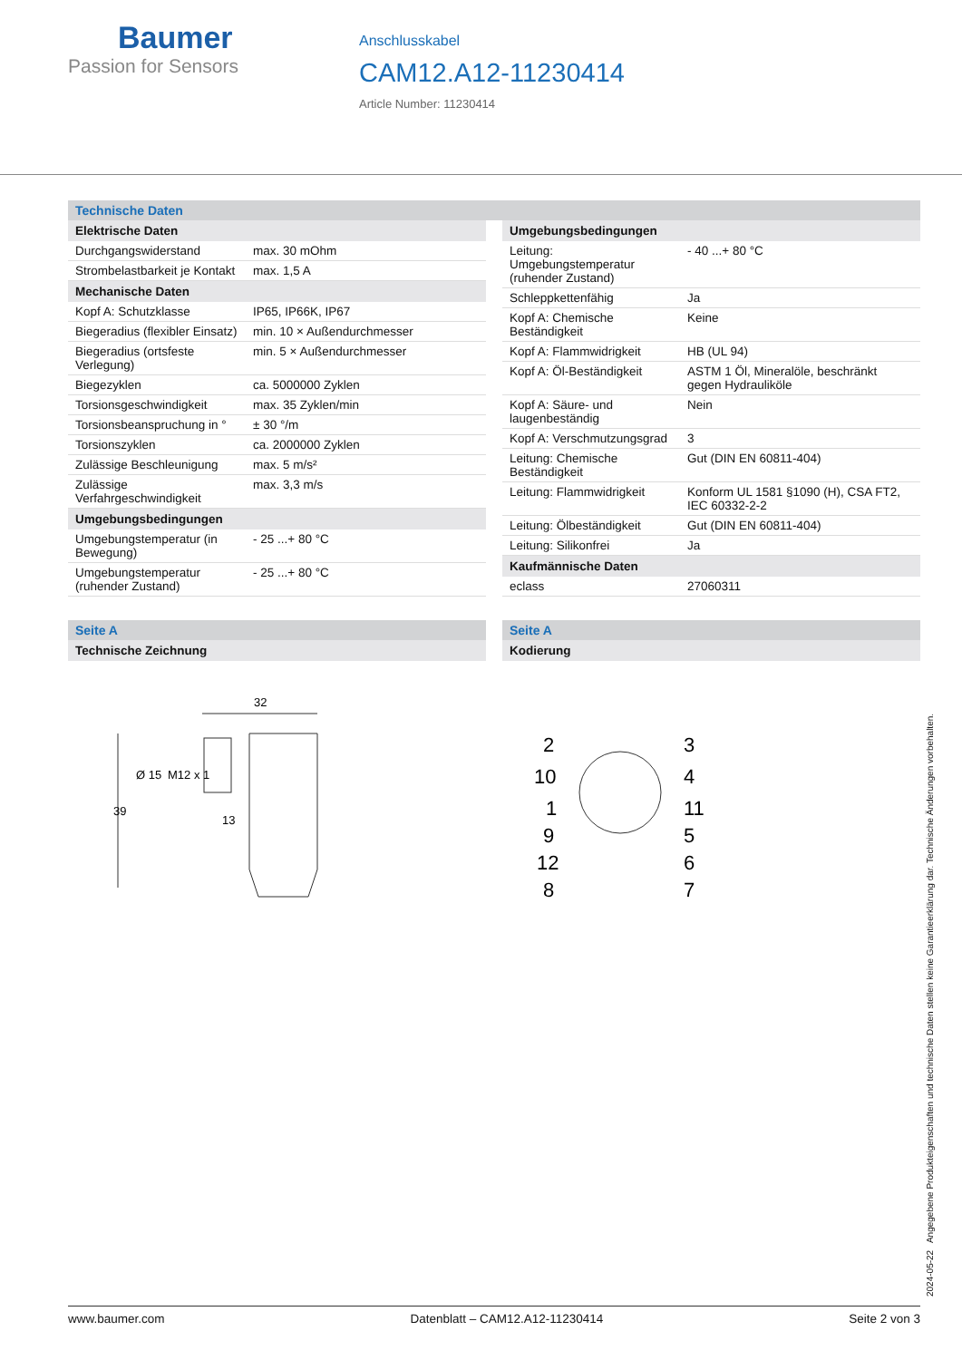Baumer
Passion for Sensors
Anschlusskabel
CAM12.A12-11230414
Article Number: 11230414
Technische Daten
| Elektrische Daten | |
| --- | --- |
| Durchgangswiderstand | max. 30 mOhm |
| Strombelastbarkeit je Kontakt | max. 1,5 A |
| Mechanische Daten | |
| Kopf A: Schutzklasse | IP65, IP66K, IP67 |
| Biegeradius (flexibler Einsatz) | min. 10 × Außendurchmesser |
| Biegeradius (ortsfeste Verlegung) | min. 5 × Außendurchmesser |
| Biegezyklen | ca. 5000000 Zyklen |
| Torsionsgeschwindigkeit | max. 35 Zyklen/min |
| Torsionsbeanspruchung in ° | ± 30 °/m |
| Torsionszyklen | ca. 2000000 Zyklen |
| Zulässige Beschleunigung | max. 5 m/s² |
| Zulässige Verfahrgeschwindigkeit | max. 3,3 m/s |
| Umgebungsbedingungen | |
| Umgebungstemperatur (in Bewegung) | - 25 ...+ 80 °C |
| Umgebungstemperatur (ruhender Zustand) | - 25 ...+ 80 °C |
| Umgebungsbedingungen | |
| --- | --- |
| Leitung: Umgebungstemperatur (ruhender Zustand) | - 40 ...+ 80 °C |
| Schleppkettenfähig | Ja |
| Kopf A: Chemische Beständigkeit | Keine |
| Kopf A: Flammwidrigkeit | HB (UL 94) |
| Kopf A: Öl-Beständigkeit | ASTM 1 Öl, Mineralöle, beschränkt gegen Hydrauliköle |
| Kopf A: Säure- und laugenbeständig | Nein |
| Kopf A: Verschmutzungsgrad | 3 |
| Leitung: Chemische Beständigkeit | Gut (DIN EN 60811-404) |
| Leitung: Flammwidrigkeit | Konform UL 1581 §1090 (H), CSA FT2, IEC 60332-2-2 |
| Leitung: Ölbeständigkeit | Gut (DIN EN 60811-404) |
| Leitung: Silikonfrei | Ja |
| Kaufmännische Daten | |
| eclass | 27060311 |
Seite A
Technische Zeichnung
32
39
Ø 15
M12 x 1
13
Seite A
Kodierung
2
10
1
9
12
8
3
4
11
5
6
7
2024-05-22 Angegebene Produkteigenschaften und technische Daten stellen keine Garantieerklärung dar. Technische Änderungen vorbehalten.
www.baumer.com Datenblatt – CAM12.A12-11230414 Seite 2 von 3